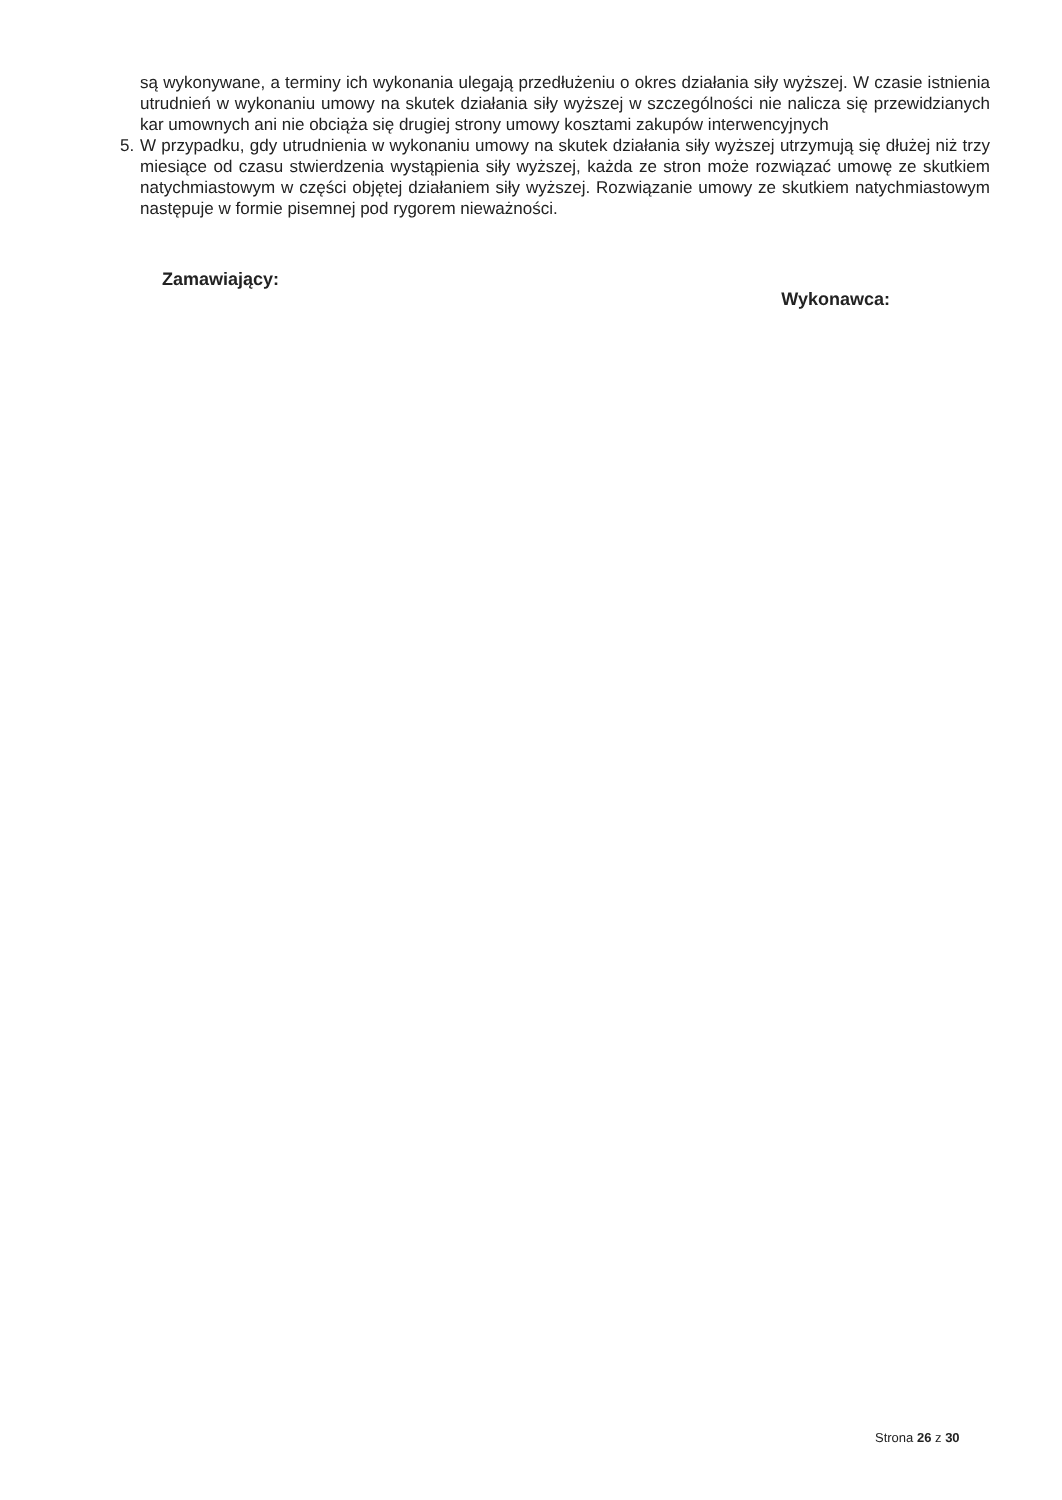są wykonywane, a terminy ich wykonania ulegają przedłużeniu o okres działania siły wyższej. W czasie istnienia utrudnień w wykonaniu umowy na skutek działania siły wyższej w szczególności nie nalicza się przewidzianych kar umownych ani nie obciąża się drugiej strony umowy kosztami zakupów interwencyjnych
5. W przypadku, gdy utrudnienia w wykonaniu umowy na skutek działania siły wyższej utrzymują się dłużej niż trzy miesiące od czasu stwierdzenia wystąpienia siły wyższej, każda ze stron może rozwiązać umowę ze skutkiem natychmiastowym w części objętej działaniem siły wyższej. Rozwiązanie umowy ze skutkiem natychmiastowym następuje w formie pisemnej pod rygorem nieważności.
Zamawiający:
Wykonawca:
Strona 26 z 30